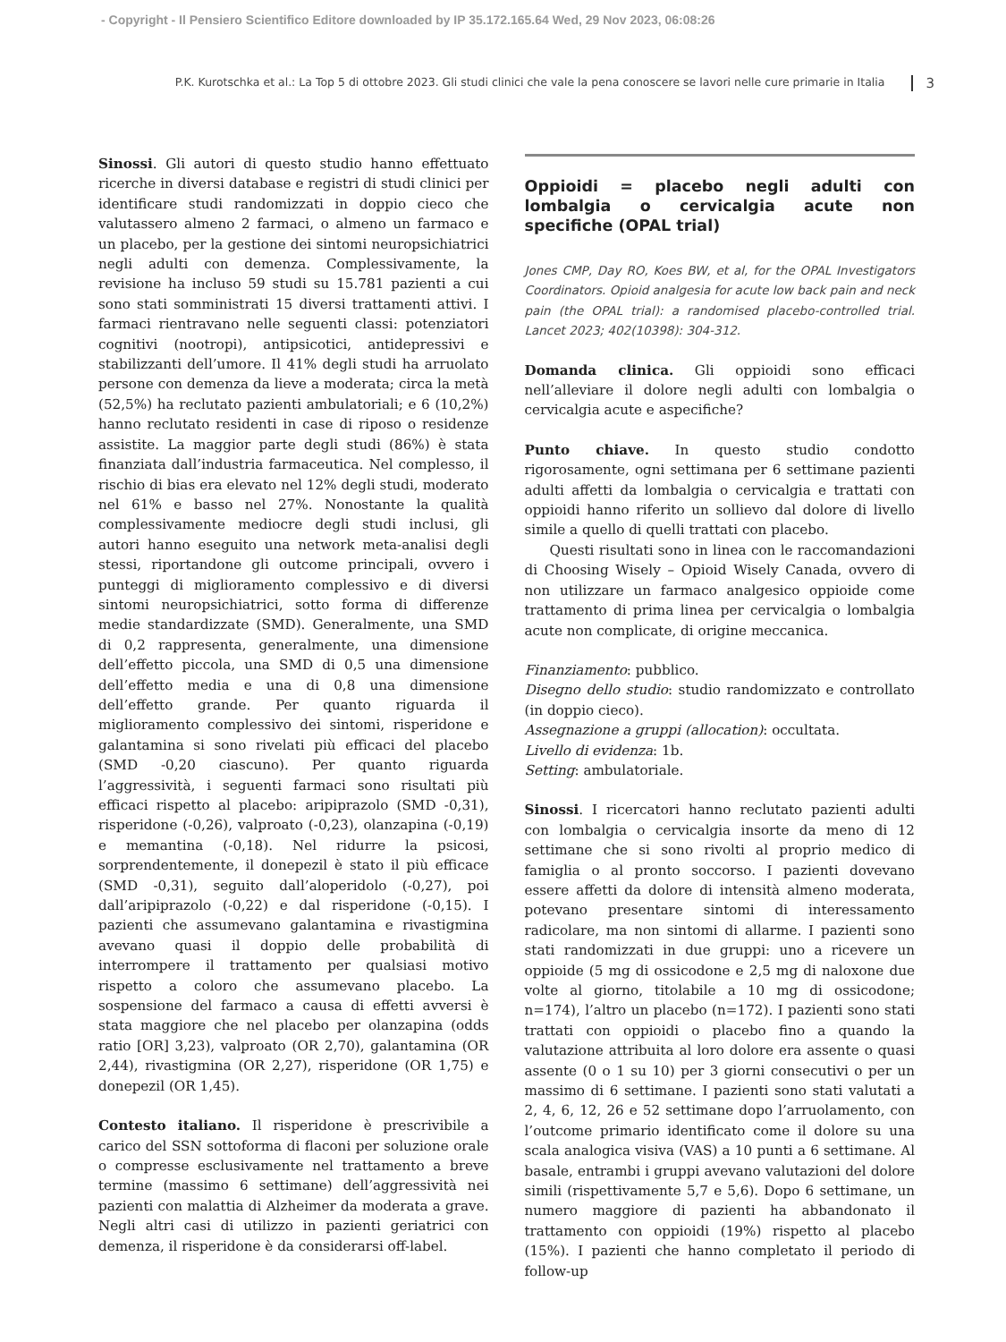- Copyright - Il Pensiero Scientifico Editore downloaded by IP 35.172.165.64 Wed, 29 Nov 2023, 06:08:26
P.K. Kurotschka et al.: La Top 5 di ottobre 2023. Gli studi clinici che vale la pena conoscere se lavori nelle cure primarie in Italia 3
Sinossi. Gli autori di questo studio hanno effettuato ricerche in diversi database e registri di studi clinici per identificare studi randomizzati in doppio cieco che valutassero almeno 2 farmaci, o almeno un farmaco e un placebo, per la gestione dei sintomi neuropsichiatrici negli adulti con demenza. Complessivamente, la revisione ha incluso 59 studi su 15.781 pazienti a cui sono stati somministrati 15 diversi trattamenti attivi. I farmaci rientravano nelle seguenti classi: potenziatori cognitivi (nootropi), antipsicotici, antidepressivi e stabilizzanti dell’umore. Il 41% degli studi ha arruolato persone con demenza da lieve a moderata; circa la metà (52,5%) ha reclutato pazienti ambulatoriali; e 6 (10,2%) hanno reclutato residenti in case di riposo o residenze assistite. La maggior parte degli studi (86%) è stata finanziata dall’industria farmaceutica. Nel complesso, il rischio di bias era elevato nel 12% degli studi, moderato nel 61% e basso nel 27%. Nonostante la qualità complessivamente mediocre degli studi inclusi, gli autori hanno eseguito una network meta-analisi degli stessi, riportandone gli outcome principali, ovvero i punteggi di miglioramento complessivo e di diversi sintomi neuropsichiatrici, sotto forma di differenze medie standardizzate (SMD). Generalmente, una SMD di 0,2 rappresenta, generalmente, una dimensione dell’effetto piccola, una SMD di 0,5 una dimensione dell’effetto media e una di 0,8 una dimensione dell’effetto grande. Per quanto riguarda il miglioramento complessivo dei sintomi, risperidone e galantamina si sono rivelati più efficaci del placebo (SMD -0,20 ciascuno). Per quanto riguarda l’aggressività, i seguenti farmaci sono risultati più efficaci rispetto al placebo: aripiprazolo (SMD -0,31), risperidone (-0,26), valproato (-0,23), olanzapina (-0,19) e memantina (-0,18). Nel ridurre la psicosi, sorprendentemente, il donepezil è stato il più efficace (SMD -0,31), seguito dall’aloperidolo (-0,27), poi dall’aripiprazolo (-0,22) e dal risperidone (-0,15). I pazienti che assumevano galantamina e rivastigmina avevano quasi il doppio delle probabilità di interrompere il trattamento per qualsiasi motivo rispetto a coloro che assumevano placebo. La sospensione del farmaco a causa di effetti avversi è stata maggiore che nel placebo per olanzapina (odds ratio [OR] 3,23), valproato (OR 2,70), galantamina (OR 2,44), rivastigmina (OR 2,27), risperidone (OR 1,75) e donepezil (OR 1,45).
Contesto italiano. Il risperidone è prescrivibile a carico del SSN sottoforma di flaconi per soluzione orale o compresse esclusivamente nel trattamento a breve termine (massimo 6 settimane) dell’aggressività nei pazienti con malattia di Alzheimer da moderata a grave. Negli altri casi di utilizzo in pazienti geriatrici con demenza, il risperidone è da considerarsi off-label.
Oppioidi = placebo negli adulti con lombalgia o cervicalgia acute non specifiche (OPAL trial)
Jones CMP, Day RO, Koes BW, et al, for the OPAL Investigators Coordinators. Opioid analgesia for acute low back pain and neck pain (the OPAL trial): a randomised placebo-controlled trial. Lancet 2023; 402(10398): 304-312.
Domanda clinica. Gli oppioidi sono efficaci nell’alleviare il dolore negli adulti con lombalgia o cervicalgia acute e aspecifiche?
Punto chiave. In questo studio condotto rigorosamente, ogni settimana per 6 settimane pazienti adulti affetti da lombalgia o cervicalgia e trattati con oppioidi hanno riferito un sollievo dal dolore di livello simile a quello di quelli trattati con placebo.
Questi risultati sono in linea con le raccomandazioni di Choosing Wisely – Opioid Wisely Canada, ovvero di non utilizzare un farmaco analgesico oppioide come trattamento di prima linea per cervicalgia o lombalgia acute non complicate, di origine meccanica.
Finanziamento: pubblico.
Disegno dello studio: studio randomizzato e controllato (in doppio cieco).
Assegnazione a gruppi (allocation): occultata.
Livello di evidenza: 1b.
Setting: ambulatoriale.
Sinossi. I ricercatori hanno reclutato pazienti adulti con lombalgia o cervicalgia insorte da meno di 12 settimane che si sono rivolti al proprio medico di famiglia o al pronto soccorso. I pazienti dovevano essere affetti da dolore di intensità almeno moderata, potevano presentare sintomi di interessamento radicolare, ma non sintomi di allarme. I pazienti sono stati randomizzati in due gruppi: uno a ricevere un oppioide (5 mg di ossicodone e 2,5 mg di naloxone due volte al giorno, titolabile a 10 mg di ossicodone; n=174), l’altro un placebo (n=172). I pazienti sono stati trattati con oppioidi o placebo fino a quando la valutazione attribuita al loro dolore era assente o quasi assente (0 o 1 su 10) per 3 giorni consecutivi o per un massimo di 6 settimane. I pazienti sono stati valutati a 2, 4, 6, 12, 26 e 52 settimane dopo l’arruolamento, con l’outcome primario identificato come il dolore su una scala analogica visiva (VAS) a 10 punti a 6 settimane. Al basale, entrambi i gruppi avevano valutazioni del dolore simili (rispettivamente 5,7 e 5,6). Dopo 6 settimane, un numero maggiore di pazienti ha abbandonato il trattamento con oppioidi (19%) rispetto al placebo (15%). I pazienti che hanno completato il periodo di follow-up